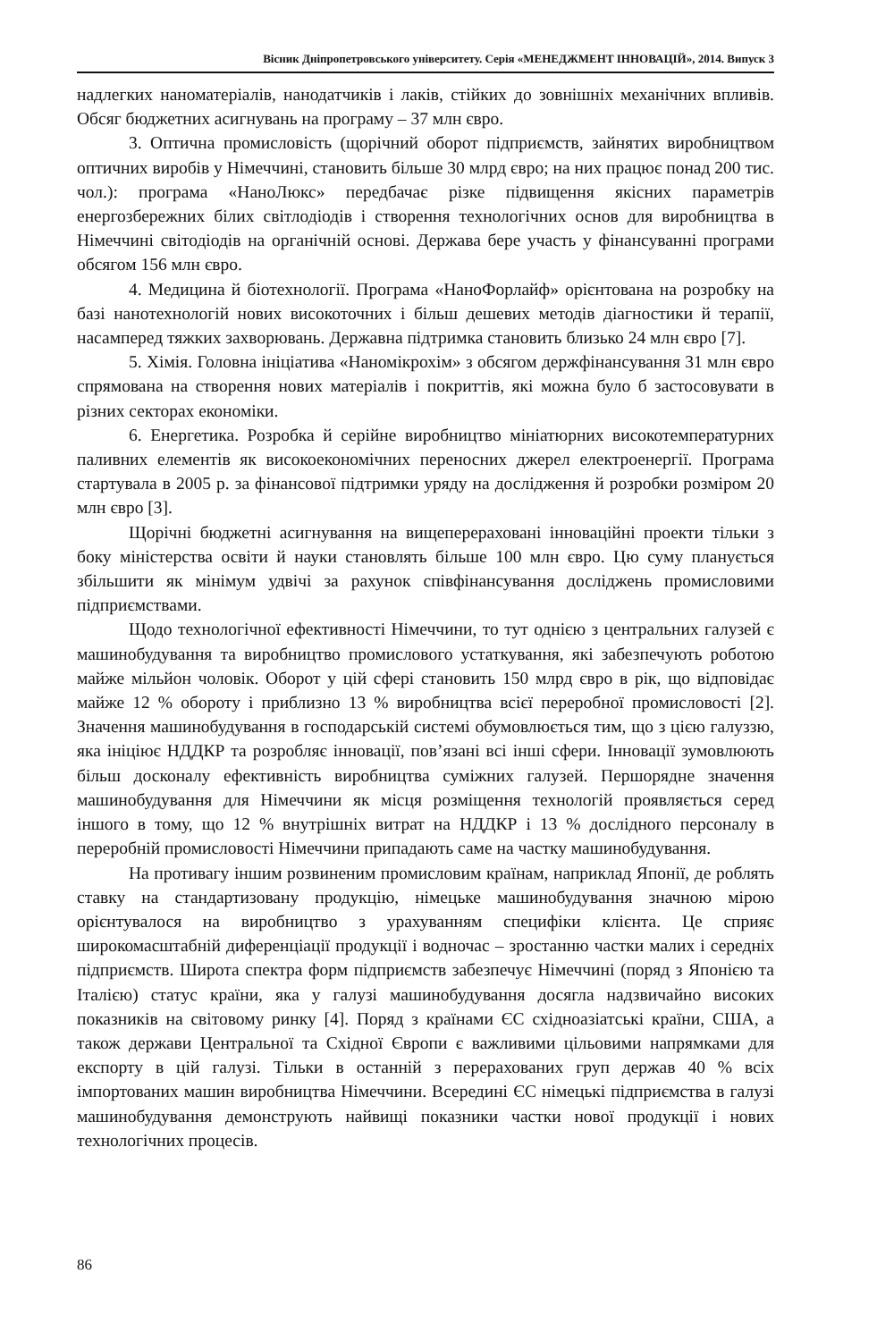Вісник Дніпропетровського університету. Серія «МЕНЕДЖМЕНТ ІННОВАЦІЙ», 2014. Випуск 3
надлегких наноматеріалів, нанодатчиків і лаків, стійких до зовнішніх механічних впливів. Обсяг бюджетних асигнувань на програму – 37 млн євро.
3. Оптична промисловість (щорічний оборот підприємств, зайнятих виробництвом оптичних виробів у Німеччині, становить більше 30 млрд євро; на них працює понад 200 тис. чол.): програма «НаноЛюкс» передбачає різке підвищення якісних параметрів енергозбережних білих світлодіодів і створення технологічних основ для виробництва в Німеччині світодіодів на органічній основі. Держава бере участь у фінансуванні програми обсягом 156 млн євро.
4. Медицина й біотехнології. Програма «НаноФорлайф» орієнтована на розробку на базі нанотехнологій нових високоточних і більш дешевих методів діагностики й терапії, насамперед тяжких захворювань. Державна підтримка становить близько 24 млн євро [7].
5. Хімія. Головна ініціатива «Наномікрохім» з обсягом держфінансування 31 млн євро спрямована на створення нових матеріалів і покриттів, які можна було б застосовувати в різних секторах економіки.
6. Енергетика. Розробка й серійне виробництво мініатюрних високотемпературних паливних елементів як високоекономічних переносних джерел електроенергії. Програма стартувала в 2005 р. за фінансової підтримки уряду на дослідження й розробки розміром 20 млн євро [3].
Щорічні бюджетні асигнування на вищеперераховані інноваційні проекти тільки з боку міністерства освіти й науки становлять більше 100 млн євро. Цю суму планується збільшити як мінімум удвічі за рахунок співфінансування досліджень промисловими підприємствами.
Щодо технологічної ефективності Німеччини, то тут однією з центральних галузей є машинобудування та виробництво промислового устаткування, які забезпечують роботою майже мільйон чоловік. Оборот у цій сфері становить 150 млрд євро в рік, що відповідає майже 12 % обороту і приблизно 13 % виробництва всієї переробної промисловості [2]. Значення машинобудування в господарській системі обумовлюється тим, що з цією галуззю, яка ініціює НДДКР та розробляє інновації, пов’язані всі інші сфери. Інновації зумовлюють більш досконалу ефективність виробництва суміжних галузей. Першорядне значення машинобудування для Німеччини як місця розміщення технологій проявляється серед іншого в тому, що 12 % внутрішніх витрат на НДДКР і 13 % дослідного персоналу в переробній промисловості Німеччини припадають саме на частку машинобудування.
На противагу іншим розвиненим промисловим країнам, наприклад Японії, де роблять ставку на стандартизовану продукцію, німецьке машинобудування значною мірою орієнтувалося на виробництво з урахуванням специфіки клієнта. Це сприяє широкомасштабній диференціації продукції і водночас – зростанню частки малих і середніх підприємств. Широта спектра форм підприємств забезпечує Німеччині (поряд з Японією та Італією) статус країни, яка у галузі машинобудування досягла надзвичайно високих показників на світовому ринку [4]. Поряд з країнами ЄС східноазіатські країни, США, а також держави Центральної та Східної Європи є важливими цільовими напрямками для експорту в цій галузі. Тільки в останній з перерахованих груп держав 40 % всіх імпортованих машин виробництва Німеччини. Всередині ЄС німецькі підприємства в галузі машинобудування демонструють найвищі показники частки нової продукції і нових технологічних процесів.
86